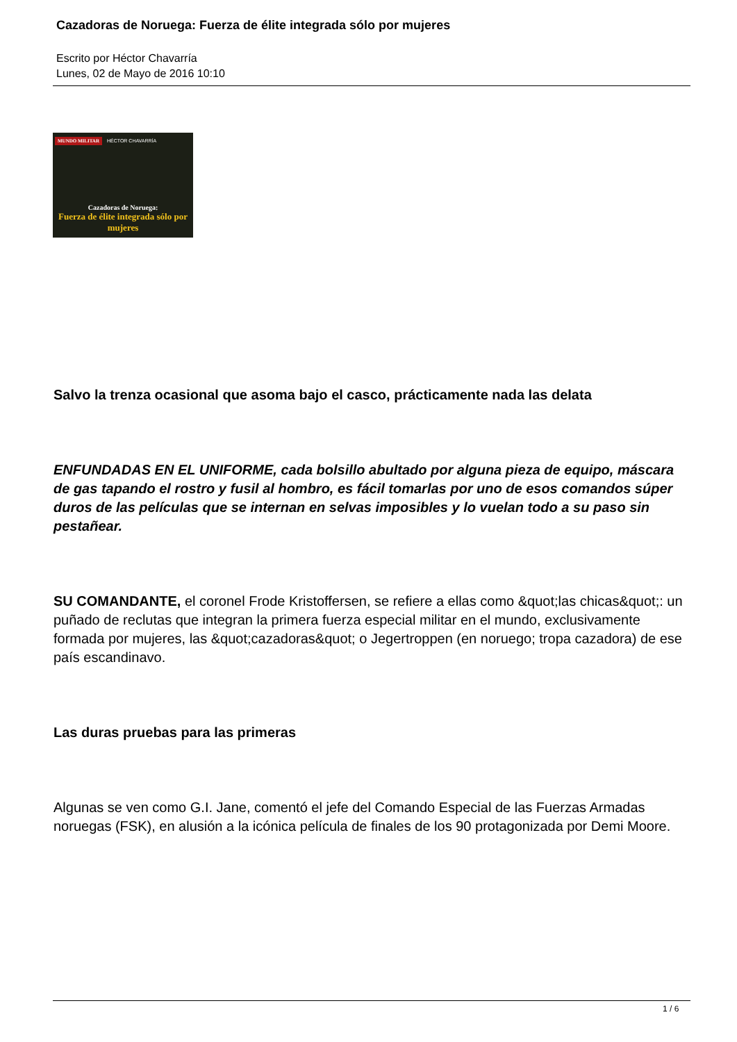Cazadoras de Noruega: Fuerza de élite integrada sólo por mujeres
Escrito por Héctor Chavarría
Lunes, 02 de Mayo de 2016 10:10
MUNDO MILITAR HÉCTOR CHAVARRÍA
Cazadoras de Noruega:
Fuerza de élite integrada sólo por mujeres
Salvo la trenza ocasional que asoma bajo el casco, prácticamente nada las delata
ENFUNDADAS EN EL UNIFORME, cada bolsillo abultado por alguna pieza de equipo, máscara de gas tapando el rostro y fusil al hombro, es fácil tomarlas por uno de esos comandos súper duros de las películas que se internan en selvas imposibles y lo vuelan todo a su paso sin pestañear.
SU COMANDANTE, el coronel Frode Kristoffersen, se refiere a ellas como &quot;las chicas&quot;: un puñado de reclutas que integran la primera fuerza especial militar en el mundo, exclusivamente formada por mujeres, las &quot;cazadoras&quot; o Jegertroppen (en noruego; tropa cazadora) de ese país escandinavo.
Las duras pruebas para las primeras
Algunas se ven como G.I. Jane, comentó el jefe del Comando Especial de las Fuerzas Armadas noruegas (FSK), en alusión a la icónica película de finales de los 90 protagonizada por Demi Moore.
1 / 6